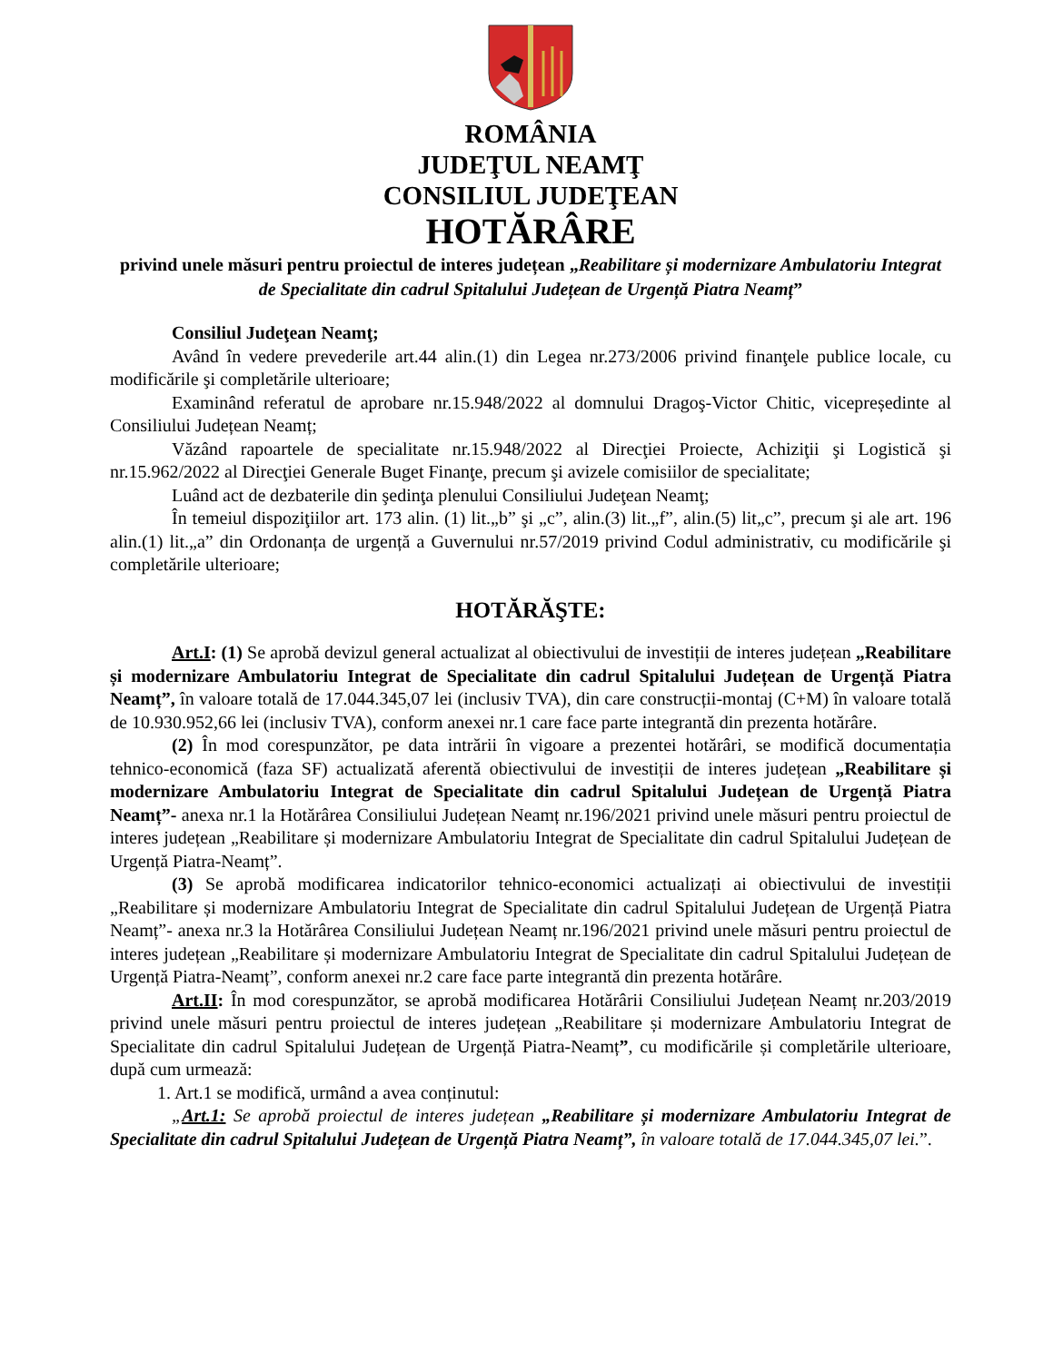ROMÂNIA
JUDEŢUL NEAMŢ
CONSILIUL JUDEŢEAN
HOTĂRÂRE
privind unele măsuri pentru proiectul de interes județean „Reabilitare și modernizare Ambulatoriu Integrat de Specialitate din cadrul Spitalului Județean de Urgență Piatra Neamț”
Consiliul Judeţean Neamţ;
Având în vedere prevederile art.44 alin.(1) din Legea nr.273/2006 privind finanţele publice locale, cu modificările şi completările ulterioare;
Examinând referatul de aprobare nr.15.948/2022 al domnului Dragoş-Victor Chitic, vicepreședinte al Consiliului Județean Neamț;
Văzând rapoartele de specialitate nr.15.948/2022 al Direcţiei Proiecte, Achiziţii şi Logistică şi nr.15.962/2022 al Direcţiei Generale Buget Finanţe, precum şi avizele comisiilor de specialitate;
Luând act de dezbaterile din şedinţa plenului Consiliului Judeţean Neamţ;
În temeiul dispoziţiilor art. 173 alin. (1) lit.„b” şi „c”, alin.(3) lit.„f”, alin.(5) lit„c”, precum şi ale art. 196 alin.(1) lit.„a” din Ordonanța de urgență a Guvernului nr.57/2019 privind Codul administrativ, cu modificările şi completările ulterioare;
HOTĂRĂŞTE:
Art.I: (1) Se aprobă devizul general actualizat al obiectivului de investiții de interes județean „Reabilitare și modernizare Ambulatoriu Integrat de Specialitate din cadrul Spitalului Județean de Urgență Piatra Neamț”, în valoare totală de 17.044.345,07 lei (inclusiv TVA), din care construcții-montaj (C+M) în valoare totală de 10.930.952,66 lei (inclusiv TVA), conform anexei nr.1 care face parte integrantă din prezenta hotărâre.
(2) În mod corespunzător, pe data intrării în vigoare a prezentei hotărâri, se modifică documentația tehnico-economică (faza SF) actualizată aferentă obiectivului de investiții de interes județean „Reabilitare și modernizare Ambulatoriu Integrat de Specialitate din cadrul Spitalului Județean de Urgență Piatra Neamț”- anexa nr.1 la Hotărârea Consiliului Județean Neamț nr.196/2021 privind unele măsuri pentru proiectul de interes județean „Reabilitare și modernizare Ambulatoriu Integrat de Specialitate din cadrul Spitalului Județean de Urgență Piatra-Neamț”.
(3) Se aprobă modificarea indicatorilor tehnico-economici actualizați ai obiectivului de investiții „Reabilitare și modernizare Ambulatoriu Integrat de Specialitate din cadrul Spitalului Județean de Urgență Piatra Neamț”- anexa nr.3 la Hotărârea Consiliului Județean Neamț nr.196/2021 privind unele măsuri pentru proiectul de interes județean „Reabilitare și modernizare Ambulatoriu Integrat de Specialitate din cadrul Spitalului Județean de Urgență Piatra-Neamț”, conform anexei nr.2 care face parte integrantă din prezenta hotărâre.
Art.II: În mod corespunzător, se aprobă modificarea Hotărârii Consiliului Județean Neamț nr.203/2019 privind unele măsuri pentru proiectul de interes județean „Reabilitare și modernizare Ambulatoriu Integrat de Specialitate din cadrul Spitalului Județean de Urgență Piatra-Neamț”, cu modificările și completările ulterioare, după cum urmează:
1. Art.1 se modifică, urmând a avea conținutul:
„Art.1: Se aprobă proiectul de interes județean „Reabilitare și modernizare Ambulatoriu Integrat de Specialitate din cadrul Spitalului Județean de Urgență Piatra Neamț”, în valoare totală de 17.044.345,07 lei.”.